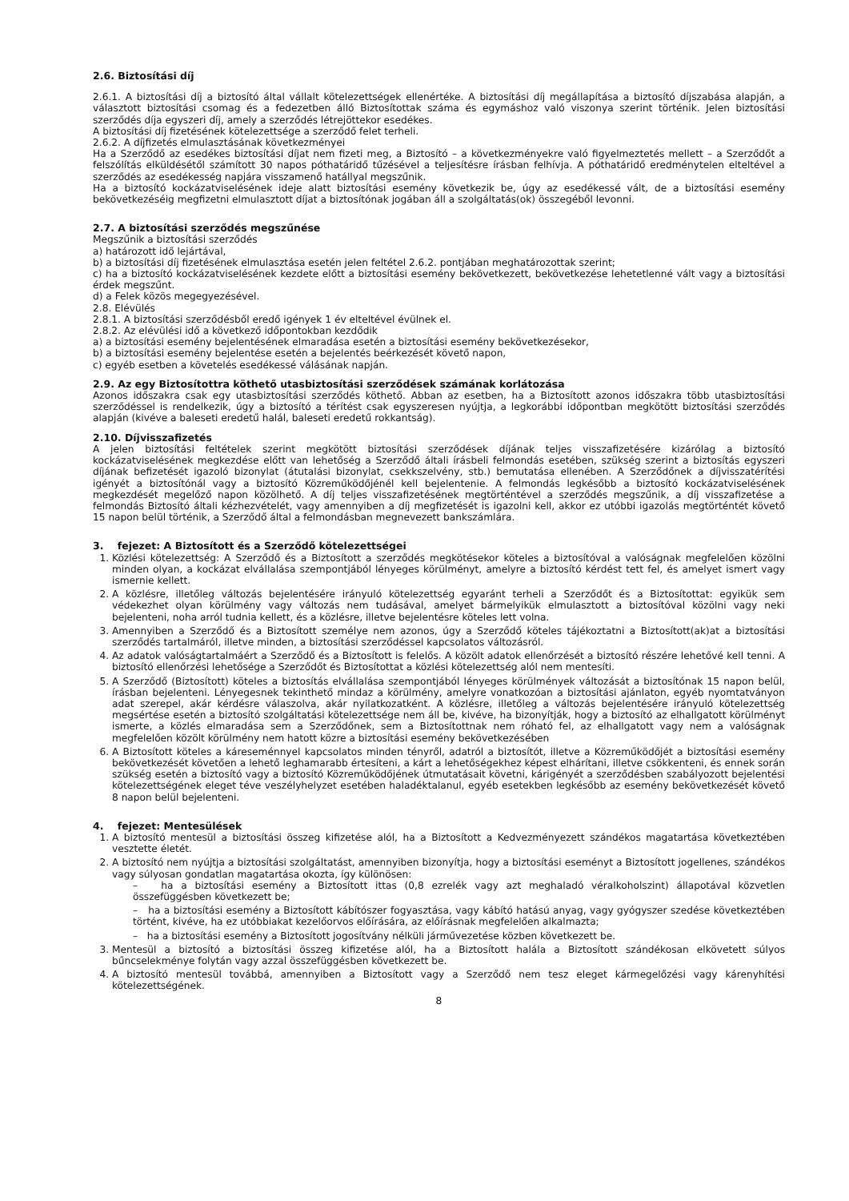2.6. Biztosítási díj
2.6.1. A biztosítási díj a biztosító által vállalt kötelezettségek ellenértéke. A biztosítási díj megállapítása a biztosító díjszabása alapján, a választott biztosítási csomag és a fedezetben álló Biztosítottak száma és egymáshoz való viszonya szerint történik. Jelen biztosítási szerződés díja egyszeri díj, amely a szerződés létrejöttekor esedékes.
A biztosítási díj fizetésének kötelezettsége a szerződő felet terheli.
2.6.2. A díjfizetés elmulasztásának következményei
Ha a Szerződő az esedékes biztosítási díjat nem fizeti meg, a Biztosító – a következményekre való figyelmeztetés mellett – a Szerződőt a felszólítás elküldésétől számított 30 napos póthatáridő tűzésével a teljesítésre írásban felhívja. A póthatáridő eredménytelen elteltével a szerződés az esedékesség napjára visszamenő hatállyal megszűnik.
Ha a biztosító kockázatviselésének ideje alatt biztosítási esemény következik be, úgy az esedékessé vált, de a biztosítási esemény bekövetkezéséig megfizetni elmulasztott díjat a biztosítónak jogában áll a szolgáltatás(ok) összegéből levonni.
2.7. A biztosítási szerződés megszűnése
Megszűnik a biztosítási szerződés
a) határozott idő lejártával,
b) a biztosítási díj fizetésének elmulasztása esetén jelen feltétel 2.6.2. pontjában meghatározottak szerint;
c) ha a biztosító kockázatviselésének kezdete előtt a biztosítási esemény bekövetkezett, bekövetkezése lehetetlenné vált vagy a biztosítási érdek megszűnt.
d) a Felek közös megegyezésével.
2.8. Elévülés
2.8.1. A biztosítási szerződésből eredő igények 1 év elteltével évülnek el.
2.8.2. Az elévülési idő a következő időpontokban kezdődik
a) a biztosítási esemény bejelentésének elmaradása esetén a biztosítási esemény bekövetkezésekor,
b) a biztosítási esemény bejelentése esetén a bejelentés beérkezését követő napon,
c) egyéb esetben a követelés esedékessé válásának napján.
2.9. Az egy Biztosítottra köthető utasbiztosítási szerződések számának korlátozása
Azonos időszakra csak egy utasbiztosítási szerződés köthető. Abban az esetben, ha a Biztosított azonos időszakra több utasbiztosítási szerződéssel is rendelkezik, úgy a biztosító a térítést csak egyszeresen nyújtja, a legkorábbi időpontban megkötött biztosítási szerződés alapján (kivéve a baleseti eredetű halál, baleseti eredetű rokkantság).
2.10. Díjvisszafizetés
A jelen biztosítási feltételek szerint megkötött biztosítási szerződések díjának teljes visszafizetésére kizárólag a biztosító kockázatviselésének megkezdése előtt van lehetőség a Szerződő általi írásbeli felmondás esetében, szükség szerint a biztosítás egyszeri díjának befizetését igazoló bizonylat (átutalási bizonylat, csekkszelvény, stb.) bemutatása ellenében. A Szerződőnek a díjvisszatérítési igényét a biztosítónál vagy a biztosító Közreműködőjénél kell bejelentenie. A felmondás legkésőbb a biztosító kockázatviselésének megkezdését megelőző napon közölhető. A díj teljes visszafizetésének megtörténtével a szerződés megszűnik, a díj visszafizetése a felmondás Biztosító általi kézhezvételét, vagy amennyiben a díj megfizetését is igazolni kell, akkor ez utóbbi igazolás megtörténtét követő 15 napon belül történik, a Szerződő által a felmondásban megnevezett bankszámlára.
3. fejezet: A Biztosított és a Szerződő kötelezettségei
1. Közlési kötelezettség: A Szerződő és a Biztosított a szerződés megkötésekor köteles a biztosítóval a valóságnak megfelelően közölni minden olyan, a kockázat elvállalása szempontjából lényeges körülményt, amelyre a biztosító kérdést tett fel, és amelyet ismert vagy ismernie kellett.
2. A közlésre, illetőleg változás bejelentésére irányuló kötelezettség egyaránt terheli a Szerződőt és a Biztosítottat: egyikük sem védekezhet olyan körülmény vagy változás nem tudásával, amelyet bármelyikük elmulasztott a biztosítóval közölni vagy neki bejelenteni, noha arról tudnia kellett, és a közlésre, illetve bejelentésre köteles lett volna.
3. Amennyiben a Szerződő és a Biztosított személye nem azonos, úgy a Szerződő köteles tájékoztatni a Biztosított(ak)at a biztosítási szerződés tartalmáról, illetve minden, a biztosítási szerződéssel kapcsolatos változásról.
4. Az adatok valóságtartalmáért a Szerződő és a Biztosított is felelős. A közölt adatok ellenőrzését a biztosító részére lehetővé kell tenni. A biztosító ellenőrzési lehetősége a Szerződőt és Biztosítottat a közlési kötelezettség alól nem mentesíti.
5. A Szerződő (Biztosított) köteles a biztosítás elvállalása szempontjából lényeges körülmények változását a biztosítónak 15 napon belül, írásban bejelenteni. Lényegesnek tekinthető mindaz a körülmény, amelyre vonatkozóan a biztosítási ajánlaton, egyéb nyomtatványon adat szerepel, akár kérdésre válaszolva, akár nyilatkozatként. A közlésre, illetőleg a változás bejelentésére irányuló kötelezettség megsértése esetén a biztosító szolgáltatási kötelezettsége nem áll be, kivéve, ha bizonyítják, hogy a biztosító az elhallgatott körülményt ismerte, a közlés elmaradása sem a Szerződőnek, sem a Biztosítottnak nem róható fel, az elhallgatott vagy nem a valóságnak megfelelően közölt körülmény nem hatott közre a biztosítási esemény bekövetkezésében
6. A Biztosított köteles a káreseménnyel kapcsolatos minden tényről, adatról a biztosítót, illetve a Közreműködőjét a biztosítási esemény bekövetkezését követően a lehető leghamarabb értesíteni, a kárt a lehetőségekhez képest elhárítani, illetve csökkenteni, és ennek során szükség esetén a biztosító vagy a biztosító Közreműködőjének útmutatásait követni, kárigényét a szerződésben szabályozott bejelentési kötelezettségének eleget téve veszélyhelyzet esetében haladéktalanul, egyéb esetekben legkésőbb az esemény bekövetkezését követő 8 napon belül bejelenteni.
4. fejezet: Mentesülések
1. A biztosító mentesül a biztosítási összeg kifizetése alól, ha a Biztosított a Kedvezményezett szándékos magatartása következtében vesztette életét.
2. A biztosító nem nyújtja a biztosítási szolgáltatást, amennyiben bizonyítja, hogy a biztosítási eseményt a Biztosított jogellenes, szándékos vagy súlyosan gondatlan magatartása okozta, így különösen:
– ha a biztosítási esemény a Biztosított ittas (0,8 ezrelék vagy azt meghaladó véralkoholszint) állapotával közvetlen összefüggésben következett be;
– ha a biztosítási esemény a Biztosított kábítószer fogyasztása, vagy kábító hatású anyag, vagy gyógyszer szedése következtében történt, kivéve, ha ez utóbbiakat kezelőorvos előírására, az előírásnak megfelelően alkalmazta;
– ha a biztosítási esemény a Biztosított jogosítvány nélküli járművezetése közben következett be.
3. Mentesül a biztosító a biztosítási összeg kifizetése alól, ha a Biztosított halála a Biztosított szándékosan elkövetett súlyos bűncselekménye folytán vagy azzal összefüggésben következett be.
4. A biztosító mentesül továbbá, amennyiben a Biztosított vagy a Szerződő nem tesz eleget kármegelőzési vagy kárenyhítési kötelezettségének.
8